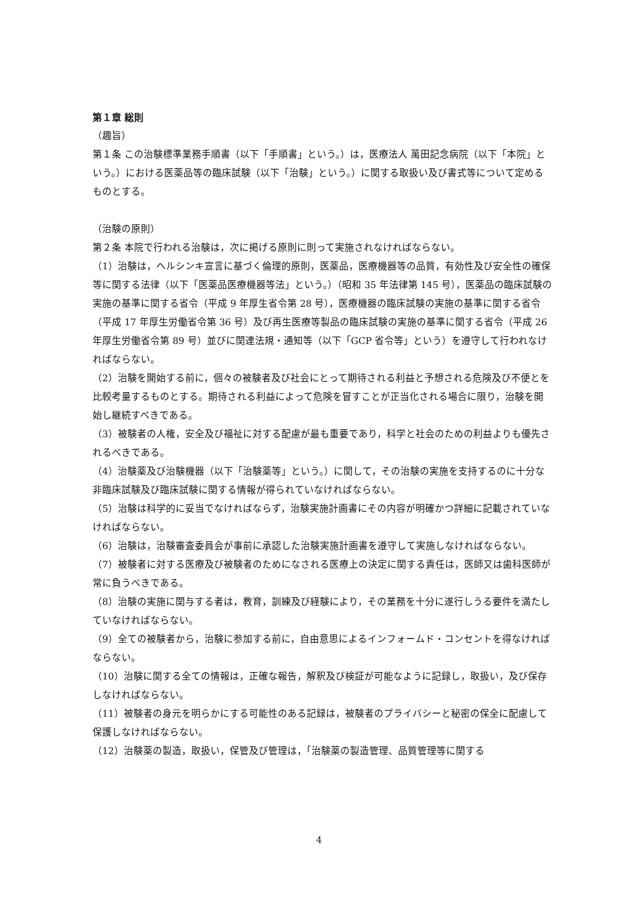第１章 総則
（趣旨）
第１条 この治験標準業務手順書（以下「手順書」という。）は，医療法人 萬田記念病院（以下「本院」という。）における医薬品等の臨床試験（以下「治験」という。）に関する取扱い及び書式等について定めるものとする。
（治験の原則）
第２条 本院で行われる治験は，次に掲げる原則に則って実施されなければならない。
（1）治験は，ヘルシンキ宣言に基づく倫理的原則，医薬品，医療機器等の品質，有効性及び安全性の確保等に関する法律（以下「医薬品医療機器等法」という。）（昭和 35 年法律第 145 号），医薬品の臨床試験の実施の基準に関する省令（平成 9 年厚生省令第 28 号），医療機器の臨床試験の実施の基準に関する省令（平成 17 年厚生労働省令第 36 号）及び再生医療等製品の臨床試験の実施の基準に関する省令（平成 26 年厚生労働省令第 89 号）並びに関連法規・通知等（以下「GCP 省令等」という）を遵守して行われなければならない。
（2）治験を開始する前に，個々の被験者及び社会にとって期待される利益と予想される危険及び不便とを比較考量するものとする。期待される利益によって危険を冒すことが正当化される場合に限り，治験を開始し継続すべきである。
（3）被験者の人権，安全及び福祉に対する配慮が最も重要であり，科学と社会のための利益よりも優先されるべきである。
（4）治験薬及び治験機器（以下「治験薬等」という。）に関して，その治験の実施を支持するのに十分な非臨床試験及び臨床試験に関する情報が得られていなければならない。
（5）治験は科学的に妥当でなければならず，治験実施計画書にその内容が明確かつ詳細に記載されていなければならない。
（6）治験は，治験審査委員会が事前に承認した治験実施計画書を遵守して実施しなければならない。
（7）被験者に対する医療及び被験者のためになされる医療上の決定に関する責任は，医師又は歯科医師が常に負うべきである。
（8）治験の実施に関与する者は，教育，訓練及び経験により，その業務を十分に遂行しうる要件を満たしていなければならない。
（9）全ての被験者から，治験に参加する前に，自由意思によるインフォームド・コンセントを得なければならない。
（10）治験に関する全ての情報は，正確な報告，解釈及び検証が可能なように記録し，取扱い，及び保存しなければならない。
（11）被験者の身元を明らかにする可能性のある記録は，被験者のプライバシーと秘密の保全に配慮して保護しなければならない。
（12）治験薬の製造，取扱い，保管及び管理は，「治験薬の製造管理、品質管理等に関する
4